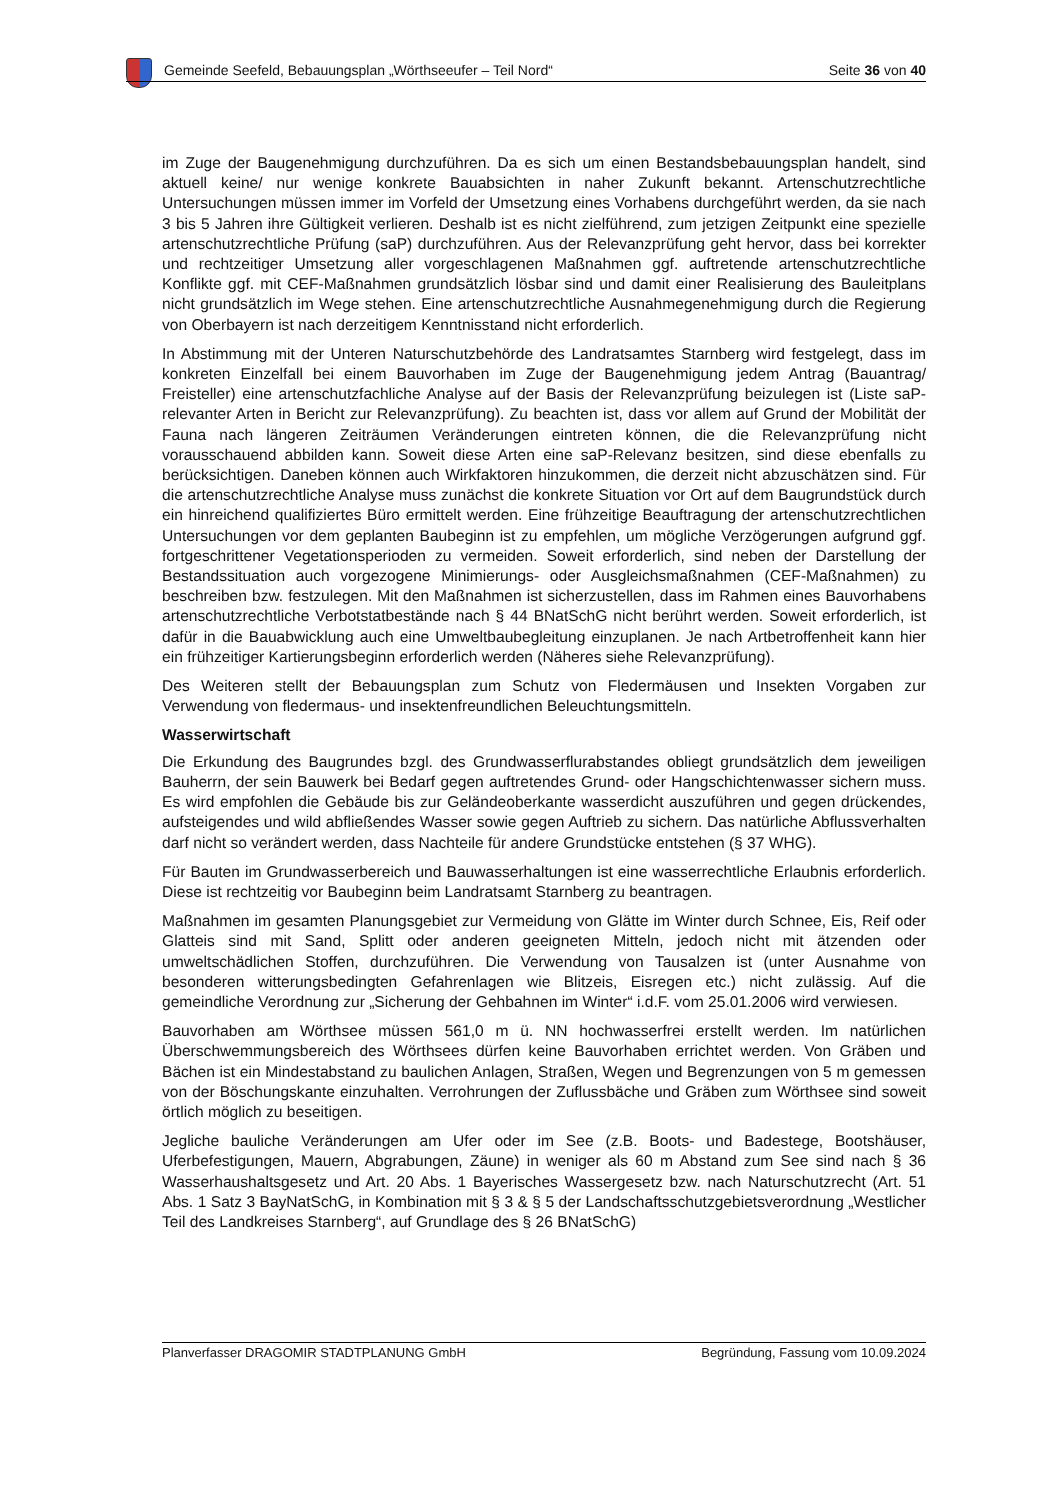Gemeinde Seefeld, Bebauungsplan „Wörthseeufer – Teil Nord“Seite 36 von 40
im Zuge der Baugenehmigung durchzuführen. Da es sich um einen Bestandsbebauungsplan handelt, sind aktuell keine/ nur wenige konkrete Bauabsichten in naher Zukunft bekannt. Artenschutzrechtliche Untersuchungen müssen immer im Vorfeld der Umsetzung eines Vorhabens durchgeführt werden, da sie nach 3 bis 5 Jahren ihre Gültigkeit verlieren. Deshalb ist es nicht zielführend, zum jetzigen Zeitpunkt eine spezielle artenschutzrechtliche Prüfung (saP) durchzuführen. Aus der Relevanzprüfung geht hervor, dass bei korrekter und rechtzeitiger Umsetzung aller vorgeschlagenen Maßnahmen ggf. auftretende artenschutzrechtliche Konflikte ggf. mit CEF-Maßnahmen grundsätzlich lösbar sind und damit einer Realisierung des Bauleitplans nicht grundsätzlich im Wege stehen. Eine artenschutzrechtliche Ausnahmegenehmigung durch die Regierung von Oberbayern ist nach derzeitigem Kenntnisstand nicht erforderlich.
In Abstimmung mit der Unteren Naturschutzbehörde des Landratsamtes Starnberg wird festgelegt, dass im konkreten Einzelfall bei einem Bauvorhaben im Zuge der Baugenehmigung jedem Antrag (Bauantrag/ Freisteller) eine artenschutzfachliche Analyse auf der Basis der Relevanzprüfung beizulegen ist (Liste saP-relevanter Arten in Bericht zur Relevanzprüfung). Zu beachten ist, dass vor allem auf Grund der Mobilität der Fauna nach längeren Zeiträumen Veränderungen eintreten können, die die Relevanzprüfung nicht vorausschauend abbilden kann. Soweit diese Arten eine saP-Relevanz besitzen, sind diese ebenfalls zu berücksichtigen. Daneben können auch Wirkfaktoren hinzukommen, die derzeit nicht abzuschätzen sind. Für die artenschutzrechtliche Analyse muss zunächst die konkrete Situation vor Ort auf dem Baugrundstück durch ein hinreichend qualifiziertes Büro ermittelt werden. Eine frühzeitige Beauftragung der artenschutzrechtlichen Untersuchungen vor dem geplanten Baubeginn ist zu empfehlen, um mögliche Verzögerungen aufgrund ggf. fortgeschrittener Vegetationsperioden zu vermeiden. Soweit erforderlich, sind neben der Darstellung der Bestandssituation auch vorgezogene Minimierungs- oder Ausgleichsmaßnahmen (CEF-Maßnahmen) zu beschreiben bzw. festzulegen. Mit den Maßnahmen ist sicherzustellen, dass im Rahmen eines Bauvorhabens artenschutzrechtliche Verbotstatbestände nach § 44 BNatSchG nicht berührt werden. Soweit erforderlich, ist dafür in die Bauabwicklung auch eine Umweltbaubegleitung einzuplanen. Je nach Artbetroffenheit kann hier ein frühzeitiger Kartierungsbeginn erforderlich werden (Näheres siehe Relevanzprüfung).
Des Weiteren stellt der Bebauungsplan zum Schutz von Fledermäusen und Insekten Vorgaben zur Verwendung von fledermaus- und insektenfreundlichen Beleuchtungsmitteln.
Wasserwirtschaft
Die Erkundung des Baugrundes bzgl. des Grundwasserflurabstandes obliegt grundsätzlich dem jeweiligen Bauherrn, der sein Bauwerk bei Bedarf gegen auftretendes Grund- oder Hangschichtenwasser sichern muss. Es wird empfohlen die Gebäude bis zur Geländeoberkante wasserdicht auszuführen und gegen drückendes, aufsteigendes und wild abfließendes Wasser sowie gegen Auftrieb zu sichern. Das natürliche Abflussverhalten darf nicht so verändert werden, dass Nachteile für andere Grundstücke entstehen (§ 37 WHG).
Für Bauten im Grundwasserbereich und Bauwasserhaltungen ist eine wasserrechtliche Erlaubnis erforderlich. Diese ist rechtzeitig vor Baubeginn beim Landratsamt Starnberg zu beantragen.
Maßnahmen im gesamten Planungsgebiet zur Vermeidung von Glätte im Winter durch Schnee, Eis, Reif oder Glatteis sind mit Sand, Splitt oder anderen geeigneten Mitteln, jedoch nicht mit ätzenden oder umweltschädlichen Stoffen, durchzuführen. Die Verwendung von Tausalzen ist (unter Ausnahme von besonderen witterungsbedingten Gefahrenlagen wie Blitzeis, Eisregen etc.) nicht zulässig. Auf die gemeindliche Verordnung zur „Sicherung der Gehbahnen im Winter“ i.d.F. vom 25.01.2006 wird verwiesen.
Bauvorhaben am Wörthsee müssen 561,0 m ü. NN hochwasserfrei erstellt werden. Im natürlichen Überschwemmungsbereich des Wörthsees dürfen keine Bauvorhaben errichtet werden. Von Gräben und Bächen ist ein Mindestabstand zu baulichen Anlagen, Straßen, Wegen und Begrenzungen von 5 m gemessen von der Böschungskante einzuhalten. Verrohrungen der Zuflussbäche und Gräben zum Wörthsee sind soweit örtlich möglich zu beseitigen.
Jegliche bauliche Veränderungen am Ufer oder im See (z.B. Boots- und Badestege, Bootshäuser, Uferbefestigungen, Mauern, Abgrabungen, Zäune) in weniger als 60 m Abstand zum See sind nach § 36 Wasserhaushaltsgesetz und Art. 20 Abs. 1 Bayerisches Wassergesetz bzw. nach Naturschutzrecht (Art. 51 Abs. 1 Satz 3 BayNatSchG, in Kombination mit § 3 & § 5 der Landschaftsschutzgebietsverordnung „Westlicher Teil des Landkreises Starnberg“, auf Grundlage des § 26 BNatSchG)
Planverfasser DRAGOMIR STADTPLANUNG GmbH Begründung, Fassung vom 10.09.2024